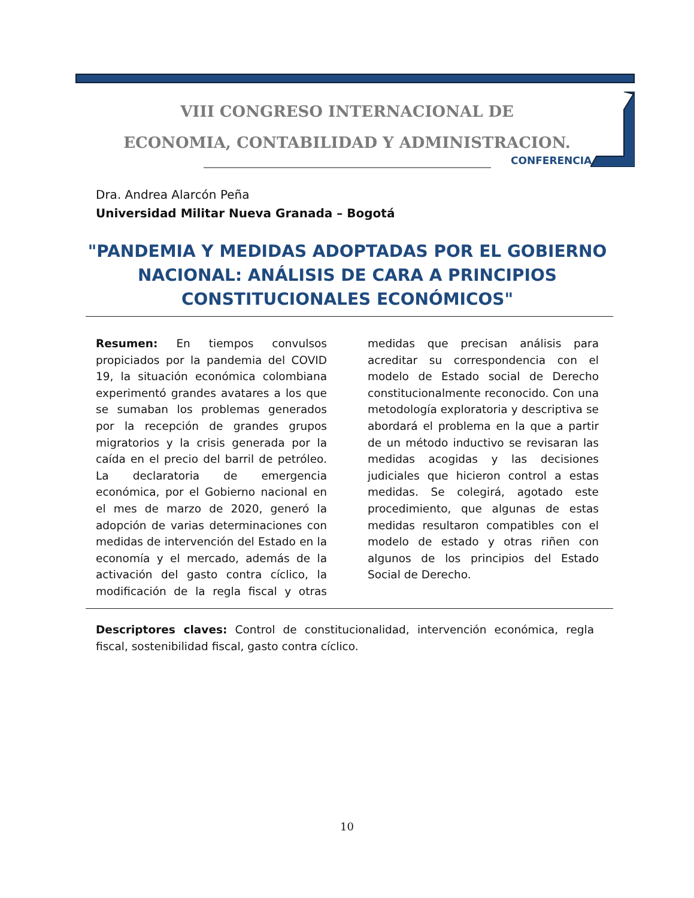VIII CONGRESO INTERNACIONAL DE
ECONOMIA, CONTABILIDAD Y ADMINISTRACION.
CONFERENCIA
Dra. Andrea Alarcón Peña
Universidad Militar Nueva Granada – Bogotá
"PANDEMIA Y MEDIDAS ADOPTADAS POR EL GOBIERNO NACIONAL: ANÁLISIS DE CARA A PRINCIPIOS CONSTITUCIONALES ECONÓMICOS"
Resumen: En tiempos convulsos propiciados por la pandemia del COVID 19, la situación económica colombiana experimentó grandes avatares a los que se sumaban los problemas generados por la recepción de grandes grupos migratorios y la crisis generada por la caída en el precio del barril de petróleo. La declaratoria de emergencia económica, por el Gobierno nacional en el mes de marzo de 2020, generó la adopción de varias determinaciones con medidas de intervención del Estado en la economía y el mercado, además de la activación del gasto contra cíclico, la modificación de la regla fiscal y otras medidas que precisan análisis para acreditar su correspondencia con el modelo de Estado social de Derecho constitucionalmente reconocido. Con una metodología exploratoria y descriptiva se abordará el problema en la que a partir de un método inductivo se revisaran las medidas acogidas y las decisiones judiciales que hicieron control a estas medidas. Se colegirá, agotado este procedimiento, que algunas de estas medidas resultaron compatibles con el modelo de estado y otras riñen con algunos de los principios del Estado Social de Derecho.
Descriptores claves: Control de constitucionalidad, intervención económica, regla fiscal, sostenibilidad fiscal, gasto contra cíclico.
10